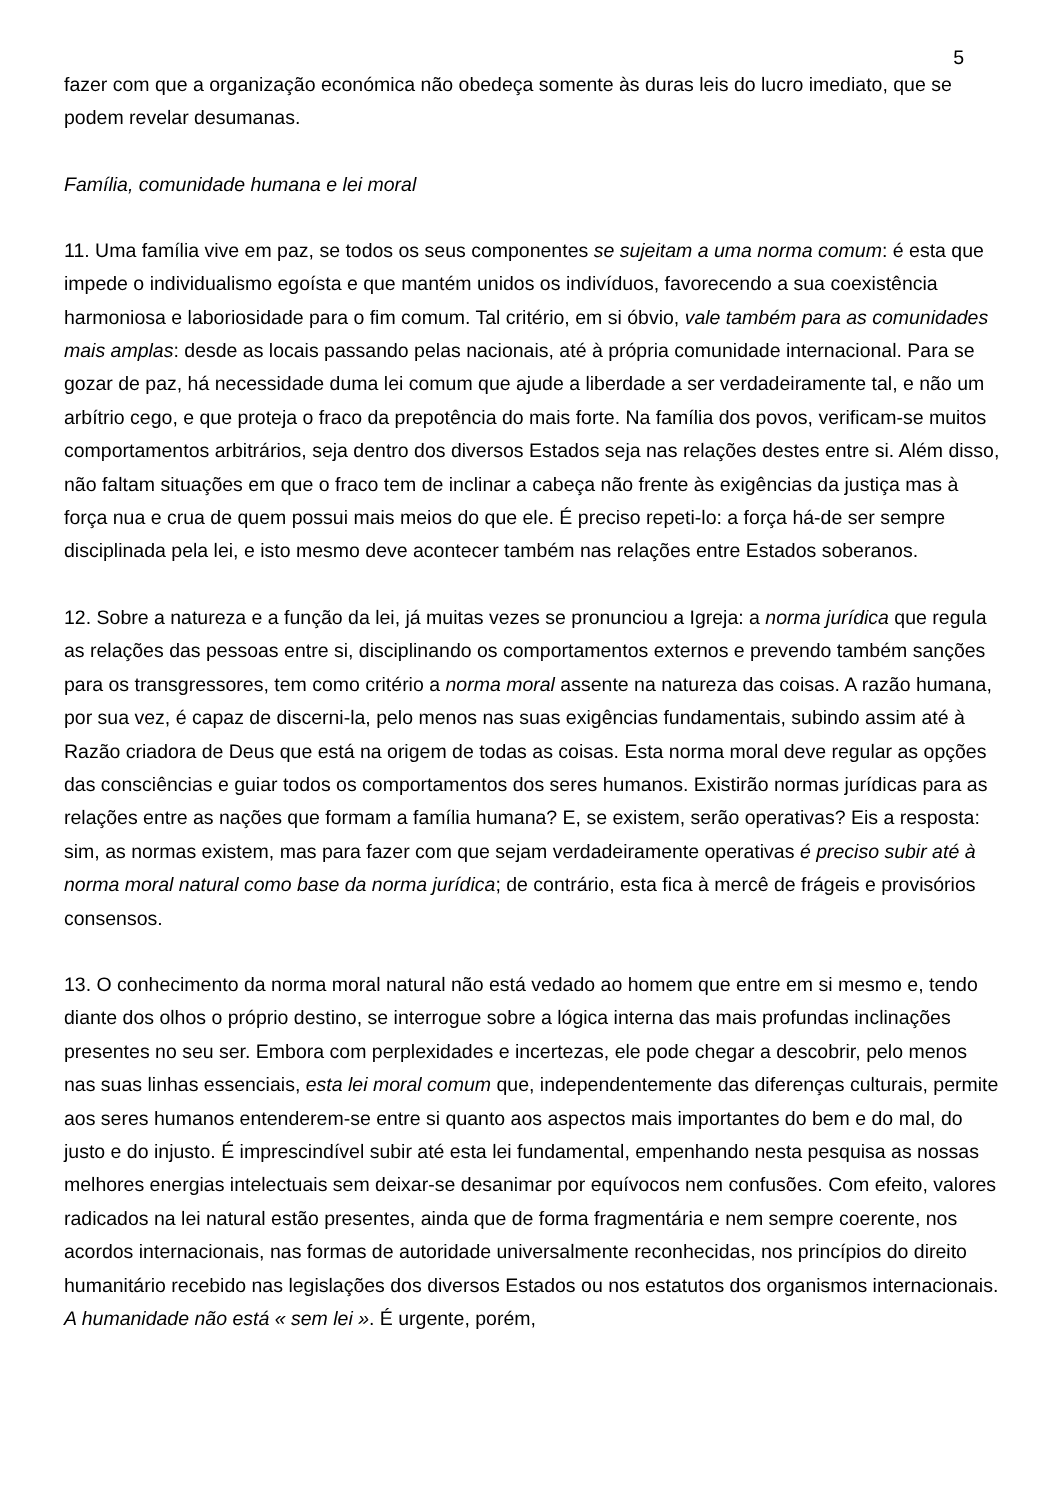5
fazer com que a organização económica não obedeça somente às duras leis do lucro imediato, que se podem revelar desumanas.
Família, comunidade humana e lei moral
11. Uma família vive em paz, se todos os seus componentes se sujeitam a uma norma comum: é esta que impede o individualismo egoísta e que mantém unidos os indivíduos, favorecendo a sua coexistência harmoniosa e laboriosidade para o fim comum. Tal critério, em si óbvio, vale também para as comunidades mais amplas: desde as locais passando pelas nacionais, até à própria comunidade internacional. Para se gozar de paz, há necessidade duma lei comum que ajude a liberdade a ser verdadeiramente tal, e não um arbítrio cego, e que proteja o fraco da prepotência do mais forte. Na família dos povos, verificam-se muitos comportamentos arbitrários, seja dentro dos diversos Estados seja nas relações destes entre si. Além disso, não faltam situações em que o fraco tem de inclinar a cabeça não frente às exigências da justiça mas à força nua e crua de quem possui mais meios do que ele. É preciso repeti-lo: a força há-de ser sempre disciplinada pela lei, e isto mesmo deve acontecer também nas relações entre Estados soberanos.
12. Sobre a natureza e a função da lei, já muitas vezes se pronunciou a Igreja: a norma jurídica que regula as relações das pessoas entre si, disciplinando os comportamentos externos e prevendo também sanções para os transgressores, tem como critério a norma moral assente na natureza das coisas. A razão humana, por sua vez, é capaz de discerni-la, pelo menos nas suas exigências fundamentais, subindo assim até à Razão criadora de Deus que está na origem de todas as coisas. Esta norma moral deve regular as opções das consciências e guiar todos os comportamentos dos seres humanos. Existirão normas jurídicas para as relações entre as nações que formam a família humana? E, se existem, serão operativas? Eis a resposta: sim, as normas existem, mas para fazer com que sejam verdadeiramente operativas é preciso subir até à norma moral natural como base da norma jurídica; de contrário, esta fica à mercê de frágeis e provisórios consensos.
13. O conhecimento da norma moral natural não está vedado ao homem que entre em si mesmo e, tendo diante dos olhos o próprio destino, se interrogue sobre a lógica interna das mais profundas inclinações presentes no seu ser. Embora com perplexidades e incertezas, ele pode chegar a descobrir, pelo menos nas suas linhas essenciais, esta lei moral comum que, independentemente das diferenças culturais, permite aos seres humanos entenderem-se entre si quanto aos aspectos mais importantes do bem e do mal, do justo e do injusto. É imprescindível subir até esta lei fundamental, empenhando nesta pesquisa as nossas melhores energias intelectuais sem deixar-se desanimar por equívocos nem confusões. Com efeito, valores radicados na lei natural estão presentes, ainda que de forma fragmentária e nem sempre coerente, nos acordos internacionais, nas formas de autoridade universalmente reconhecidas, nos princípios do direito humanitário recebido nas legislações dos diversos Estados ou nos estatutos dos organismos internacionais. A humanidade não está « sem lei ». É urgente, porém,